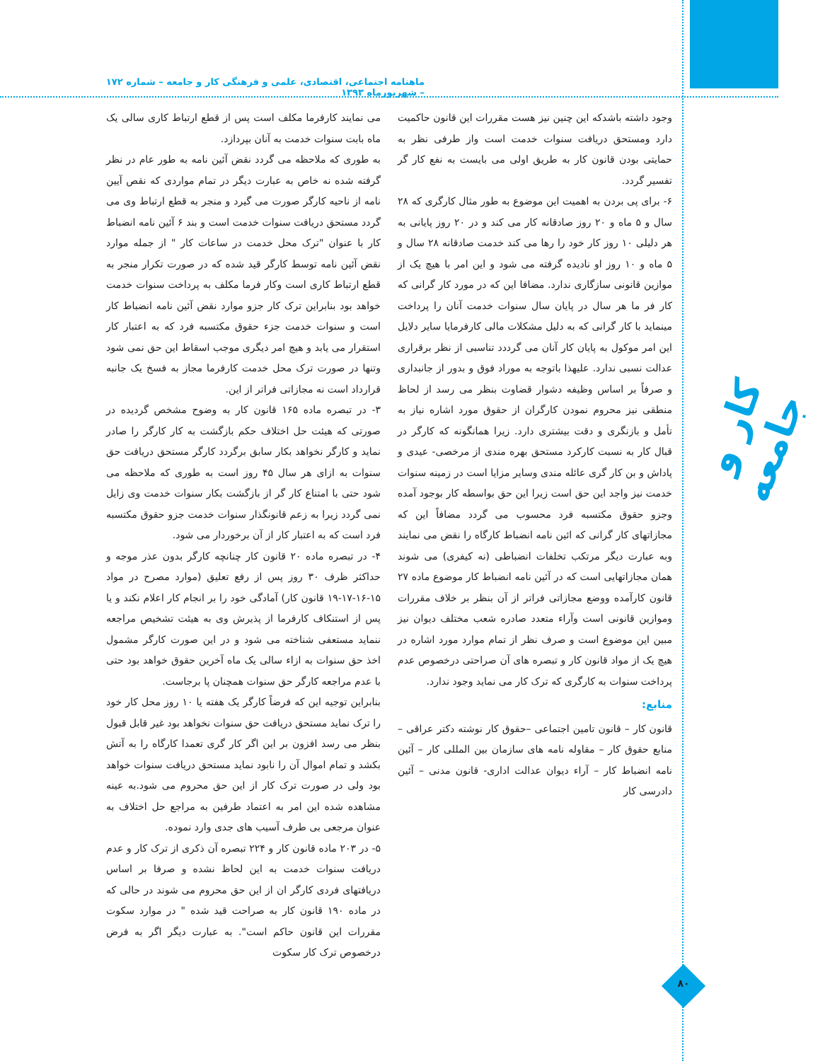ماهنامه اجتماعی، اقتصادی، علمی و فرهنگی کار و جامعه – شماره ۱۷۲ – شهریورماه ۱۳۹۳
می نمایند کارفرما مکلف است پس از قطع ارتباط کاری سالی یک ماه بابت سنوات خدمت به آنان بپردازد.
به طوری که ملاحظه می گردد نقض آئین نامه به طور عام در نظر گرفته شده نه خاص به عبارت دیگر در تمام مواردی که نقص آیین نامه از ناحیه کارگر صورت می گیرد و منجر به قطع ارتباط وی می گردد مستحق دریافت سنوات خدمت است و بند ۶ آئین نامه انضباط کار با عنوان "ترک محل خدمت در ساعات کار " از جمله موارد نقض آئین نامه توسط کارگر قید شده که در صورت تکرار منجر به قطع ارتباط کاری است وکار فرما مکلف به پرداخت سنوات خدمت خواهد بود بنابراین ترک کار جزو موارد نقض آئین نامه انضباط کار است و سنوات خدمت جزء حقوق مکتسبه فرد که به اعتبار کار استقرار می یابد و هیچ امر دیگری موجب اسقاط این حق نمی شود وتنها در صورت ترک محل خدمت کارفرما مجاز به فسخ یک جانبه قرارداد است نه مجازاتی فراتر از این.
۳- در تبصره ماده ۱۶۵ قانون کار به وضوح مشخص گردیده در صورتی که هیئت حل اختلاف حکم بازگشت به کار کارگر را صادر نماید و کارگر نخواهد بکار سابق برگردد کارگر مستحق دریافت حق سنوات به ازای هر سال ۴۵ روز است به طوری که ملاحظه می شود حتی با امتناع کار گر از بازگشت بکار سنوات خدمت وی زایل نمی گردد زیرا به زعم قانونگذار سنوات خدمت جزو حقوق مکتسبه فرد است که به اعتبار کار از آن برخوردار می شود.
۴- در تبصره ماده ۲۰ قانون کار چنانچه کارگر بدون عذر موجه و حداکثر ظرف ۳۰ روز پس از رفع تعلیق (موارد مصرح در مواد ۱۵-۱۶-۱۷-۱۹ قانون کار) آمادگی خود را بر انجام کار اعلام نکند و یا پس از استنکاف کارفرما از پذیرش وی به هیئت تشخیص مراجعه ننماید مستعفی شناخته می شود و در این صورت کارگر مشمول اخذ حق سنوات به ازاء سالی یک ماه آخرین حقوق خواهد بود حتی با عدم مراجعه کارگر حق سنوات همچنان پا برجاست.
بنابراین توجیه این که فرضاً کارگر یک هفته یا ۱۰ روز محل کار خود را ترک نماید مستحق دریافت حق سنوات نخواهد بود غیر قابل قبول بنظر می رسد افزون بر این اگر کار گری تعمدا کارگاه را به آتش بکشد و تمام اموال آن را نابود نماید مستحق دریافت سنوات خواهد بود ولی در صورت ترک کار از این حق محروم می شود.به عینه مشاهده شده این امر به اعتماد طرفین به مراجع حل اختلاف به عنوان مرجعی بی طرف آسیب های جدی وارد نموده.
۵- در ۲۰۳ ماده قانون کار و ۲۲۴ تبصره آن ذکری از ترک کار و عدم دریافت سنوات خدمت به این لحاظ نشده و صرفا بر اساس دریافتهای فردی کارگر ان از این حق محروم می شوند در حالی که در ماده ۱۹۰ قانون کار به صراحت قید شده " در موارد سکوت مقررات این قانون حاکم است". به عبارت دیگر اگر به فرض درخصوص ترک کار سکوت
وجود داشته باشدکه این چنین نیز هست مقررات این قانون حاکمیت دارد ومستحق دریافت سنوات خدمت است واز طرفی نظر به حمایتی بودن قانون کار به طریق اولی می بایست به نفع کار گر تفسیر گردد.
۶- برای پی بردن به اهمیت این موضوع به طور مثال کارگری که ۲۸ سال و ۵ ماه و ۲۰ روز صادقانه کار می کند و در ۲۰ روز پایانی به هر دلیلی ۱۰ روز کار خود را رها می کند خدمت صادقانه ۲۸ سال و ۵ ماه و ۱۰ روز او نادیده گرفته می شود و این امر با هیچ یک از موازین قانونی سازگاری ندارد. مضافا این که در مورد کار گرانی که کار فر ما هر سال در پایان سال سنوات خدمت آنان را پرداخت مینماید با کار گرانی که به دلیل مشکلات مالی کارفرمایا سایر دلایل این امر موکول به پایان کار آنان می گرددد تناسبی از نظر برقراری عدالت نسبی ندارد. علیهذا باتوجه به موراد فوق و بدور از جانبداری و صرفاً بر اساس وظیفه دشوار قضاوت بنظر می رسد از لحاظ منطقی نیز محروم نمودن کارگران از حقوق مورد اشاره نیاز به تأمل و بازنگری و دقت بیشتری دارد. زیرا همانگونه که کارگر در قبال کار به نسبت کارکرد مستحق بهره مندی از مرخصی- عیدی و پاداش و بن کار گری عائله مندی وسایر مزایا است در زمینه سنوات خدمت نیز واجد این حق است زیرا این حق بواسطه کار بوجود آمده وجزو حقوق مکتسبه فرد محسوب می گردد مضافاً این که مجازاتهای کار گرانی که ائین نامه انضباط کارگاه را نقض می نمایند وبه عبارت دیگر مرتکب تخلفات انضباطی (نه کیفری) می شوند همان مجازاتهایی است که در آئین نامه انضباط کار موضوع ماده ۲۷ قانون کارآمده ووضع مجازاتی فراتر از آن بنظر بر خلاف مقررات وموازین قانونی است وآراء متعدد صادره شعب مختلف دیوان نیز مبین این موضوع است و صرف نظر از تمام موارد مورد اشاره در هیچ یک از مواد قانون کار و تبصره های آن صراحتی درخصوص عدم پرداخت سنوات به کارگری که ترک کار می نماید وجود ندارد.
منابع:
قانون کار – قانون تامین اجتماعی –حقوق کار نوشته دکتر عراقی – منابع حقوق کار – مقاوله نامه های سازمان بین المللی کار – آئین نامه انضباط کار – آراء دیوان عدالت اداری- قانون مدنی – آئین دادرسی کار
کار و جامعه
۸۰